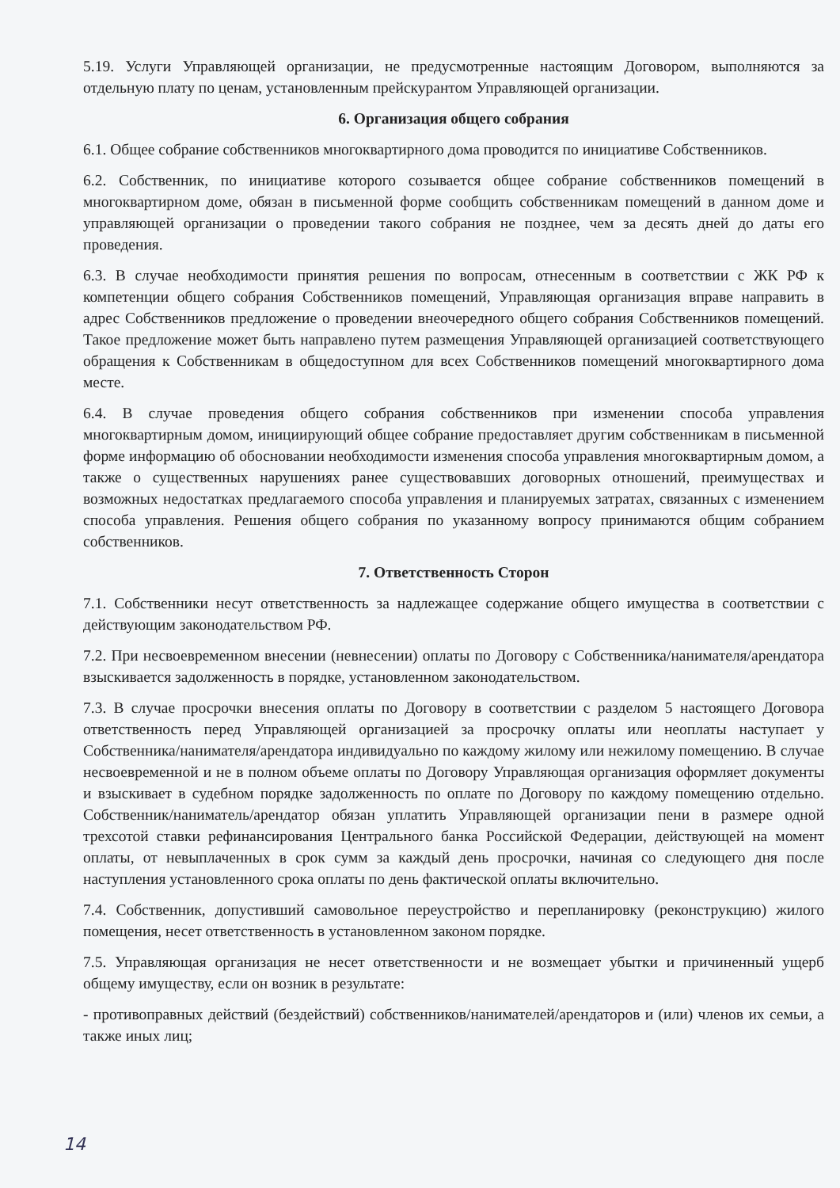5.19. Услуги Управляющей организации, не предусмотренные настоящим Договором, выполняются за отдельную плату по ценам, установленным прейскурантом Управляющей организации.
6. Организация общего собрания
6.1. Общее собрание собственников многоквартирного дома проводится по инициативе Собственников.
6.2. Собственник, по инициативе которого созывается общее собрание собственников помещений в многоквартирном доме, обязан в письменной форме сообщить собственникам помещений в данном доме и управляющей организации о проведении такого собрания не позднее, чем за десять дней до даты его проведения.
6.3. В случае необходимости принятия решения по вопросам, отнесенным в соответствии с ЖК РФ к компетенции общего собрания Собственников помещений, Управляющая организация вправе направить в адрес Собственников предложение о проведении внеочередного общего собрания Собственников помещений. Такое предложение может быть направлено путем размещения Управляющей организацией соответствующего обращения к Собственникам в общедоступном для всех Собственников помещений многоквартирного дома месте.
6.4. В случае проведения общего собрания собственников при изменении способа управления многоквартирным домом, инициирующий общее собрание предоставляет другим собственникам в письменной форме информацию об обосновании необходимости изменения способа управления многоквартирным домом, а также о существенных нарушениях ранее существовавших договорных отношений, преимуществах и возможных недостатках предлагаемого способа управления и планируемых затратах, связанных с изменением способа управления. Решения общего собрания по указанному вопросу принимаются общим собранием собственников.
7. Ответственность Сторон
7.1. Собственники несут ответственность за надлежащее содержание общего имущества в соответствии с действующим законодательством РФ.
7.2. При несвоевременном внесении (невнесении) оплаты по Договору с Собственника/нанимателя/арендатора взыскивается задолженность в порядке, установленном законодательством.
7.3. В случае просрочки внесения оплаты по Договору в соответствии с разделом 5 настоящего Договора ответственность перед Управляющей организацией за просрочку оплаты или неоплаты наступает у Собственника/нанимателя/арендатора индивидуально по каждому жилому или нежилому помещению. В случае несвоевременной и не в полном объеме оплаты по Договору Управляющая организация оформляет документы и взыскивает в судебном порядке задолженность по оплате по Договору по каждому помещению отдельно. Собственник/наниматель/арендатор обязан уплатить Управляющей организации пени в размере одной трехсотой ставки рефинансирования Центрального банка Российской Федерации, действующей на момент оплаты, от невыплаченных в срок сумм за каждый день просрочки, начиная со следующего дня после наступления установленного срока оплаты по день фактической оплаты включительно.
7.4. Собственник, допустивший самовольное переустройство и перепланировку (реконструкцию) жилого помещения, несет ответственность в установленном законом порядке.
7.5. Управляющая организация не несет ответственности и не возмещает убытки и причиненный ущерб общему имуществу, если он возник в результате:
- противоправных действий (бездействий) собственников/нанимателей/арендаторов и (или) членов их семьи, а также иных лиц;
14